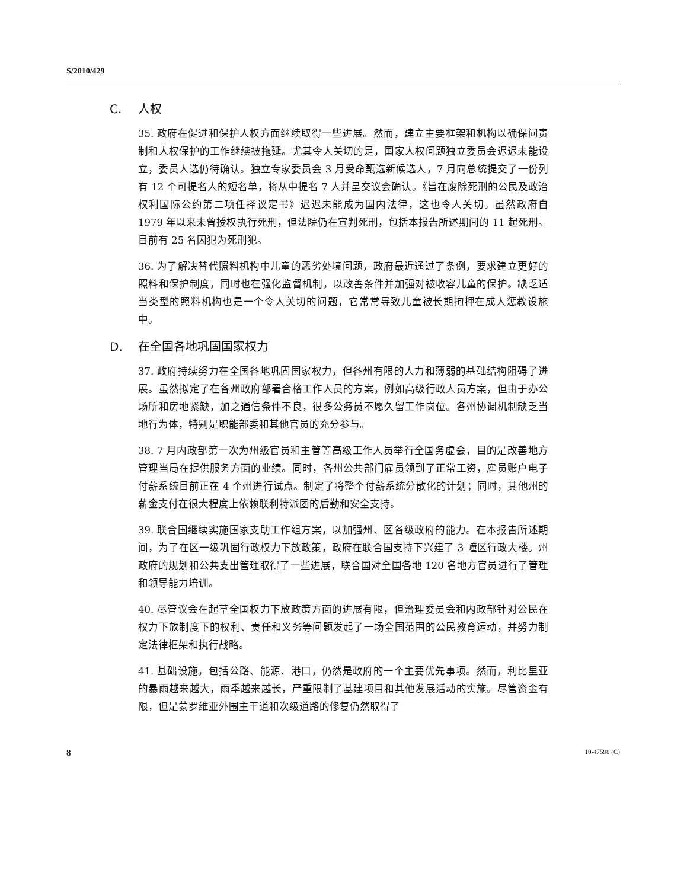S/2010/429
C. 人权
35. 政府在促进和保护人权方面继续取得一些进展。然而，建立主要框架和机构以确保问责制和人权保护的工作继续被拖延。尤其令人关切的是，国家人权问题独立委员会迟迟未能设立，委员人选仍待确认。独立专家委员会 3 月受命甄选新候选人，7 月向总统提交了一份列有 12 个可提名人的短名单，将从中提名 7 人并呈交议会确认。《旨在废除死刑的公民及政治权利国际公约第二项任择议定书》迟迟未能成为国内法律，这也令人关切。虽然政府自 1979 年以来未曾授权执行死刑，但法院仍在宣判死刑，包括本报告所述期间的 11 起死刑。目前有 25 名囚犯为死刑犯。
36. 为了解决替代照料机构中儿童的恶劣处境问题，政府最近通过了条例，要求建立更好的照料和保护制度，同时也在强化监督机制，以改善条件并加强对被收容儿童的保护。缺乏适当类型的照料机构也是一个令人关切的问题，它常常导致儿童被长期拘押在成人惩教设施中。
D. 在全国各地巩固国家权力
37. 政府持续努力在全国各地巩固国家权力，但各州有限的人力和薄弱的基础结构阻碍了进展。虽然拟定了在各州政府部署合格工作人员的方案，例如高级行政人员方案，但由于办公场所和房地紧缺，加之通信条件不良，很多公务员不愿久留工作岗位。各州协调机制缺乏当地行为体，特别是职能部委和其他官员的充分参与。
38. 7 月内政部第一次为州级官员和主管等高级工作人员举行全国务虚会，目的是改善地方管理当局在提供服务方面的业绩。同时，各州公共部门雇员领到了正常工资，雇员账户电子付薪系统目前正在 4 个州进行试点。制定了将整个付薪系统分散化的计划；同时，其他州的薪金支付在很大程度上依赖联利特派团的后勤和安全支持。
39. 联合国继续实施国家支助工作组方案，以加强州、区各级政府的能力。在本报告所述期间，为了在区一级巩固行政权力下放政策，政府在联合国支持下兴建了 3 幢区行政大楼。州政府的规划和公共支出管理取得了一些进展，联合国对全国各地 120 名地方官员进行了管理和领导能力培训。
40. 尽管议会在起草全国权力下放政策方面的进展有限，但治理委员会和内政部针对公民在权力下放制度下的权利、责任和义务等问题发起了一场全国范围的公民教育运动，并努力制定法律框架和执行战略。
41. 基础设施，包括公路、能源、港口，仍然是政府的一个主要优先事项。然而，利比里亚的暴雨越来越大，雨季越来越长，严重限制了基建项目和其他发展活动的实施。尽管资金有限，但是蒙罗维亚外围主干道和次级道路的修复仍然取得了
8 10-47598 (C)